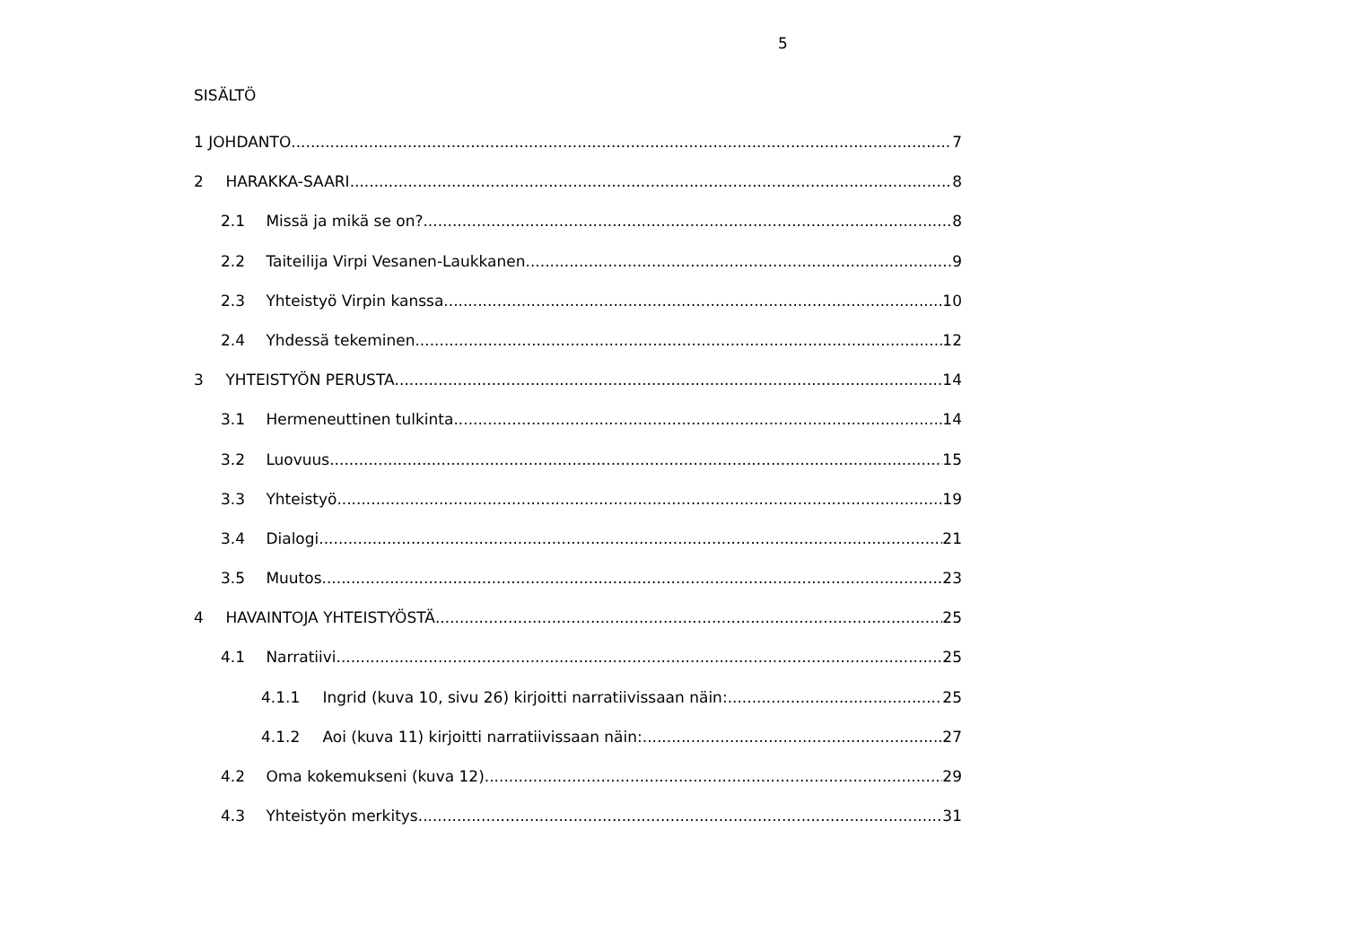5
SISÄLTÖ
1 JOHDANTO 7
2 HARAKKA-SAARI 8
2.1 Missä ja mikä se on? 8
2.2 Taiteilija Virpi Vesanen-Laukkanen 9
2.3 Yhteistyö Virpin kanssa 10
2.4 Yhdessä tekeminen 12
3 YHTEISTYÖN PERUSTA 14
3.1 Hermeneuttinen tulkinta 14
3.2 Luovuus 15
3.3 Yhteistyö 19
3.4 Dialogi 21
3.5 Muutos 23
4 HAVAINTOJA YHTEISTYÖSTÄ 25
4.1 Narratiivi 25
4.1.1 Ingrid (kuva 10, sivu 26) kirjoitti narratiivissaan näin: 25
4.1.2 Aoi (kuva 11) kirjoitti narratiivissaan näin: 27
4.2 Oma kokemukseni (kuva 12) 29
4.3 Yhteistyön merkitys 31